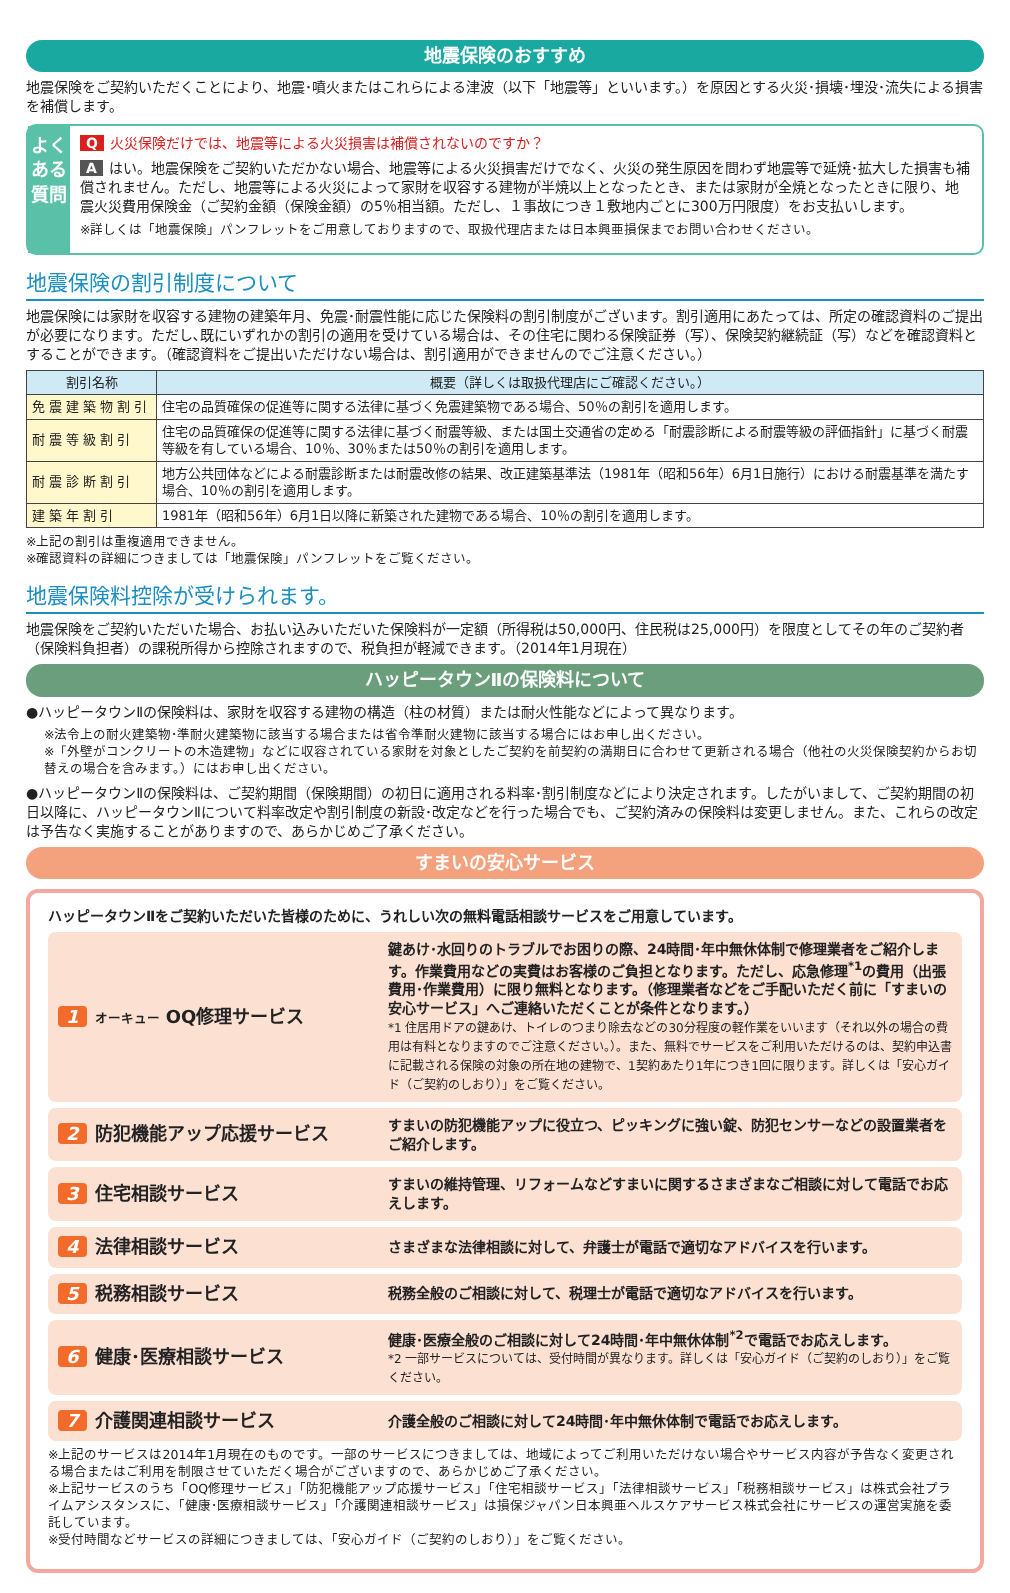地震保険のおすすめ
地震保険をご契約いただくことにより、地震･噴火またはこれらによる津波（以下「地震等」といいます。）を原因とする火災･損壊･埋没･流失による損害を補償します。
よくある質問
Q火災保険だけでは、地震等による火災損害は補償されないのですか？
Aはい。地震保険をご契約いただかない場合、地震等による火災損害だけでなく、火災の発生原因を問わず地震等で延焼･拡大した損害も補償されません。ただし、地震等による火災によって家財を収容する建物が半焼以上となったとき、または家財が全焼となったときに限り、地震火災費用保険金（ご契約金額（保険金額）の5％相当額。ただし、１事故につき１敷地内ごとに300万円限度）をお支払いします。
※詳しくは「地震保険」パンフレットをご用意しておりますので、取扱代理店または日本興亜損保までお問い合わせください。
地震保険の割引制度について
地震保険には家財を収容する建物の建築年月、免震･耐震性能に応じた保険料の割引制度がございます。割引適用にあたっては、所定の確認資料のご提出が必要になります。ただし､既にいずれかの割引の適用を受けている場合は、その住宅に関わる保険証券（写）、保険契約継続証（写）などを確認資料とすることができます。（確認資料をご提出いただけない場合は、割引適用ができませんのでご注意ください。）
| 割引名称 | 概要（詳しくは取扱代理店にご確認ください。） |
| --- | --- |
| 免震建築物割引 | 住宅の品質確保の促進等に関する法律に基づく免震建築物である場合、50％の割引を適用します。 |
| 耐震等級割引 | 住宅の品質確保の促進等に関する法律に基づく耐震等級、または国土交通省の定める「耐震診断による耐震等級の評価指針」に基づく耐震等級を有している場合、10％、30％または50％の割引を適用します。 |
| 耐震診断割引 | 地方公共団体などによる耐震診断または耐震改修の結果、改正建築基準法（1981年（昭和56年）6月1日施行）における耐震基準を満たす場合、10％の割引を適用します。 |
| 建築年割引 | 1981年（昭和56年）6月1日以降に新築された建物である場合、10％の割引を適用します。 |
※上記の割引は重複適用できません。
※確認資料の詳細につきましては「地震保険」パンフレットをご覧ください。
地震保険料控除が受けられます。
地震保険をご契約いただいた場合、お払い込みいただいた保険料が一定額（所得税は50,000円、住民税は25,000円）を限度としてその年のご契約者（保険料負担者）の課税所得から控除されますので、税負担が軽減できます。（2014年1月現在）
ハッピータウンⅡの保険料について
●ハッピータウンⅡの保険料は、家財を収容する建物の構造（柱の材質）または耐火性能などによって異なります。
※法令上の耐火建築物･準耐火建築物に該当する場合または省令準耐火建物に該当する場合にはお申し出ください。
※「外壁がコンクリートの木造建物」などに収容されている家財を対象としたご契約を前契約の満期日に合わせて更新される場合（他社の火災保険契約からお切替えの場合を含みます。）にはお申し出ください。
●ハッピータウンⅡの保険料は、ご契約期間（保険期間）の初日に適用される料率･割引制度などにより決定されます。したがいまして、ご契約期間の初日以降に、ハッピータウンⅡについて料率改定や割引制度の新設･改定などを行った場合でも、ご契約済みの保険料は変更しません。また、これらの改定は予告なく実施することがありますので、あらかじめご了承ください。
すまいの安心サービス
ハッピータウンⅡをご契約いただいた皆様のために、うれしい次の無料電話相談サービスをご用意しています。
1 オーキュー OQ修理サービス
鍵あけ･水回りのトラブルでお困りの際、24時間･年中無休体制で修理業者をご紹介します。作業費用などの実費はお客様のご負担となります。ただし、応急修理<sup>*1</sup>の費用（出張費用･作業費用）に限り無料となります。（修理業者などをご手配いただく前に「すまいの安心サービス」へご連絡いただくことが条件となります。）
*1 住居用ドアの鍵あけ、トイレのつまり除去などの30分程度の軽作業をいいます（それ以外の場合の費用は有料となりますのでご注意ください。）。また、無料でサービスをご利用いただけるのは、契約申込書に記載される保険の対象の所在地の建物で、1契約あたり1年につき1回に限ります。詳しくは「安心ガイド（ご契約のしおり）」をご覧ください。
2 防犯機能アップ応援サービス
すまいの防犯機能アップに役立つ、ピッキングに強い錠、防犯センサーなどの設置業者をご紹介します。
3 住宅相談サービス
すまいの維持管理、リフォームなどすまいに関するさまざまなご相談に対して電話でお応えします。
4 法律相談サービス
さまざまな法律相談に対して、弁護士が電話で適切なアドバイスを行います。
5 税務相談サービス
税務全般のご相談に対して、税理士が電話で適切なアドバイスを行います。
6 健康･医療相談サービス
健康･医療全般のご相談に対して24時間･年中無休体制<sup>*2</sup>で電話でお応えします。
*2 一部サービスについては、受付時間が異なります。詳しくは「安心ガイド（ご契約のしおり）」をご覧ください。
7 介護関連相談サービス
介護全般のご相談に対して24時間･年中無休体制で電話でお応えします。
※上記のサービスは2014年1月現在のものです。一部のサービスにつきましては、地域によってご利用いただけない場合やサービス内容が予告なく変更される場合またはご利用を制限させていただく場合がございますので、あらかじめご了承ください。
※上記サービスのうち「OQ修理サービス」「防犯機能アップ応援サービス」「住宅相談サービス」「法律相談サービス」「税務相談サービス」は株式会社プライムアシスタンスに、「健康･医療相談サービス」「介護関連相談サービス」は損保ジャパン日本興亜ヘルスケアサービス株式会社にサービスの運営実施を委託しています。
※受付時間などサービスの詳細につきましては、「安心ガイド（ご契約のしおり）」をご覧ください。